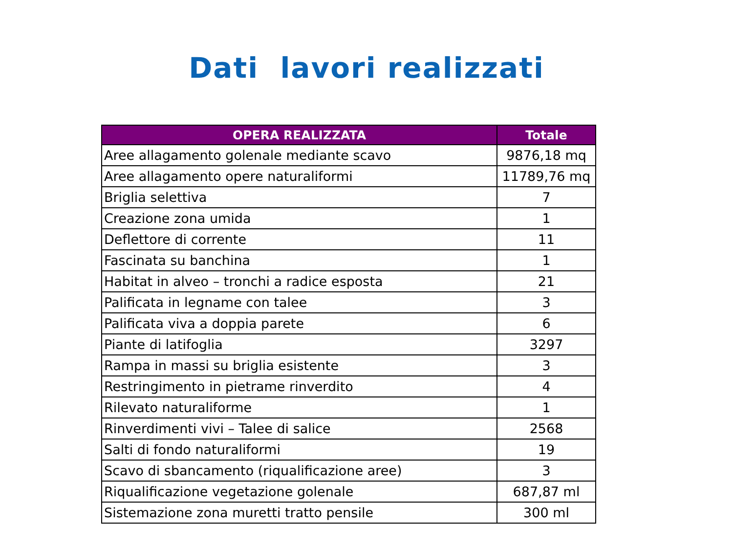Dati lavori realizzati
| OPERA REALIZZATA | Totale |
| --- | --- |
| Aree allagamento golenale mediante scavo | 9876,18 mq |
| Aree allagamento opere naturaliformi | 11789,76 mq |
| Briglia selettiva | 7 |
| Creazione zona umida | 1 |
| Deflettore di corrente | 11 |
| Fascinata su banchina | 1 |
| Habitat in alveo – tronchi a radice esposta | 21 |
| Palificata in legname con talee | 3 |
| Palificata viva a doppia parete | 6 |
| Piante di latifoglia | 3297 |
| Rampa in massi su briglia esistente | 3 |
| Restringimento in pietrame rinverdito | 4 |
| Rilevato naturaliforme | 1 |
| Rinverdimenti vivi – Talee di salice | 2568 |
| Salti di fondo naturaliformi | 19 |
| Scavo di sbancamento (riqualificazione aree) | 3 |
| Riqualificazione vegetazione golenale | 687,87 ml |
| Sistemazione zona muretti tratto pensile | 300 ml |